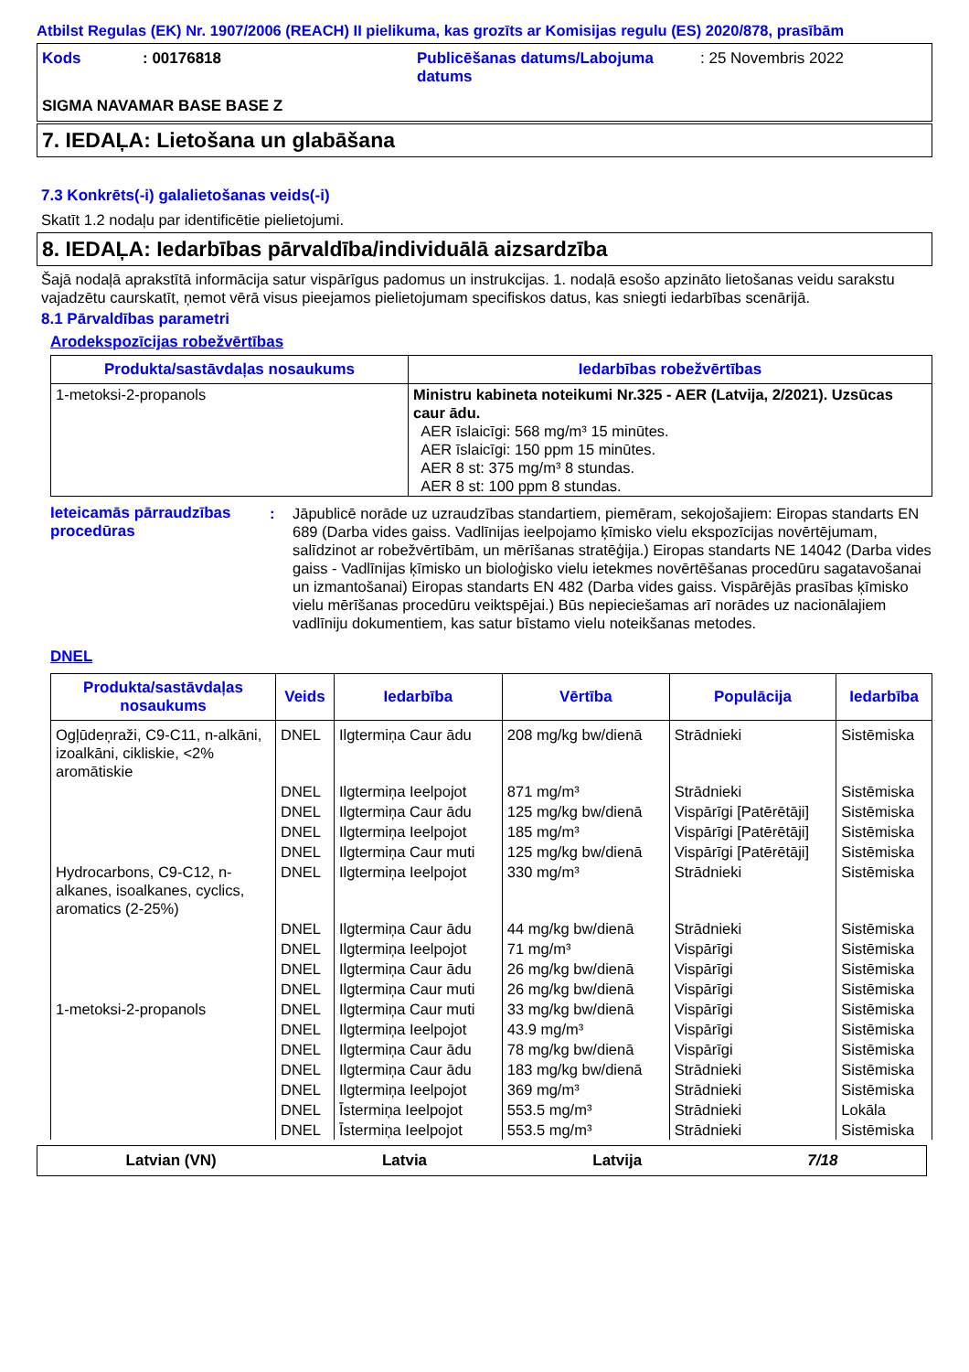Atbilst Regulas (EK) Nr. 1907/2006 (REACH) II pielikuma, kas grozīts ar Komisijas regulu (ES) 2020/878, prasībām
| Kods | : 00176818 | Publicēšanas datums/Labojuma datums | : 25 Novembris 2022 |
SIGMA NAVAMAR BASE BASE Z
7. IEDAĻA: Lietošana un glabāšana
7.3 Konkrēts(-i) galalietošanas veids(-i)
Skatīt 1.2 nodaļu par identificētie pielietojumi.
8. IEDAĻA: Iedarbības pārvaldība/individuālā aizsardzība
Šajā nodaļā aprakstītā informācija satur vispārīgus padomus un instrukcijas. 1. nodaļā esošo apzināto lietošanas veidu sarakstu vajadzētu caurskatīt, ņemot vērā visus pieejamos pielietojumam specifiskos datus, kas sniegti iedarbības scenārijā.
8.1 Pārvaldības parametri
Arodekspozīcijas robežvērtības
| Produkta/sastāvdaļas nosaukums | Iedarbības robežvērtības |
| --- | --- |
| 1-metoksi-2-propanols | Ministru kabineta noteikumi Nr.325 - AER (Latvija, 2/2021). Uzsūcas caur ādu. AER īslaicīgi: 568 mg/m³ 15 minūtes. AER īslaicīgi: 150 ppm 15 minūtes. AER 8 st: 375 mg/m³ 8 stundas. AER 8 st: 100 ppm 8 stundas. |
Ieteicamās pārraudzības procedūras
: Jāpublicē norāde uz uzraudzības standartiem, piemēram, sekojošajiem: Eiropas standarts EN 689 (Darba vides gaiss. Vadlīnijas ieelpojamo ķīmisko vielu ekspozīcijas novērtējumam, salīdzinot ar robežvērtībām, un mērīšanas stratēģija.) Eiropas standarts NE 14042 (Darba vides gaiss - Vadlīnijas ķīmisko un bioloģisko vielu ietekmes novērtēšanas procedūru sagatavošanai un izmantošanai) Eiropas standarts EN 482 (Darba vides gaiss. Vispārējās prasības ķīmisko vielu mērīšanas procedūru veiktspējai.) Būs nepieciešamas arī norādes uz nacionālajiem vadlīniju dokumentiem, kas satur bīstamo vielu noteikšanas metodes.
DNEL
| Produkta/sastāvdaļas nosaukums | Veids | Iedarbība | Vērtība | Populācija | Iedarbība |
| --- | --- | --- | --- | --- | --- |
| Ogļūdeņraži, C9-C11, n-alkāni, izoalkāni, cikliskie, <2% aromātiskie | DNEL | Ilgtermiņa Caur ādu | 208 mg/kg bw/dienā | Strādnieki | Sistēmiska |
| | DNEL | Ilgtermiņa Ieelpojot | 871 mg/m³ | Strādnieki | Sistēmiska |
| | DNEL | Ilgtermiņa Caur ādu | 125 mg/kg bw/dienā | Vispārīgi [Patērētāji] | Sistēmiska |
| | DNEL | Ilgtermiņa Ieelpojot | 185 mg/m³ | Vispārīgi [Patērētāji] | Sistēmiska |
| | DNEL | Ilgtermiņa Caur muti | 125 mg/kg bw/dienā | Vispārīgi [Patērētāji] | Sistēmiska |
| Hydrocarbons, C9-C12, n-alkanes, isoalkanes, cyclics, aromatics (2-25%) | DNEL | Ilgtermiņa Ieelpojot | 330 mg/m³ | Strādnieki | Sistēmiska |
| | DNEL | Ilgtermiņa Caur ādu | 44 mg/kg bw/dienā | Strādnieki | Sistēmiska |
| | DNEL | Ilgtermiņa Ieelpojot | 71 mg/m³ | Vispārīgi | Sistēmiska |
| | DNEL | Ilgtermiņa Caur ādu | 26 mg/kg bw/dienā | Vispārīgi | Sistēmiska |
| | DNEL | Ilgtermiņa Caur muti | 26 mg/kg bw/dienā | Vispārīgi | Sistēmiska |
| 1-metoksi-2-propanols | DNEL | Ilgtermiņa Caur muti | 33 mg/kg bw/dienā | Vispārīgi | Sistēmiska |
| | DNEL | Ilgtermiņa Ieelpojot | 43.9 mg/m³ | Vispārīgi | Sistēmiska |
| | DNEL | Ilgtermiņa Caur ādu | 78 mg/kg bw/dienā | Vispārīgi | Sistēmiska |
| | DNEL | Ilgtermiņa Caur ādu | 183 mg/kg bw/dienā | Strādnieki | Sistēmiska |
| | DNEL | Ilgtermiņa Ieelpojot | 369 mg/m³ | Strādnieki | Sistēmiska |
| | DNEL | Īstermiņa Ieelpojot | 553.5 mg/m³ | Strādnieki | Lokāla |
| | DNEL | Īstermiņa Ieelpojot | 553.5 mg/m³ | Strādnieki | Sistēmiska |
Latvian (VN) Latvia Latvija 7/18